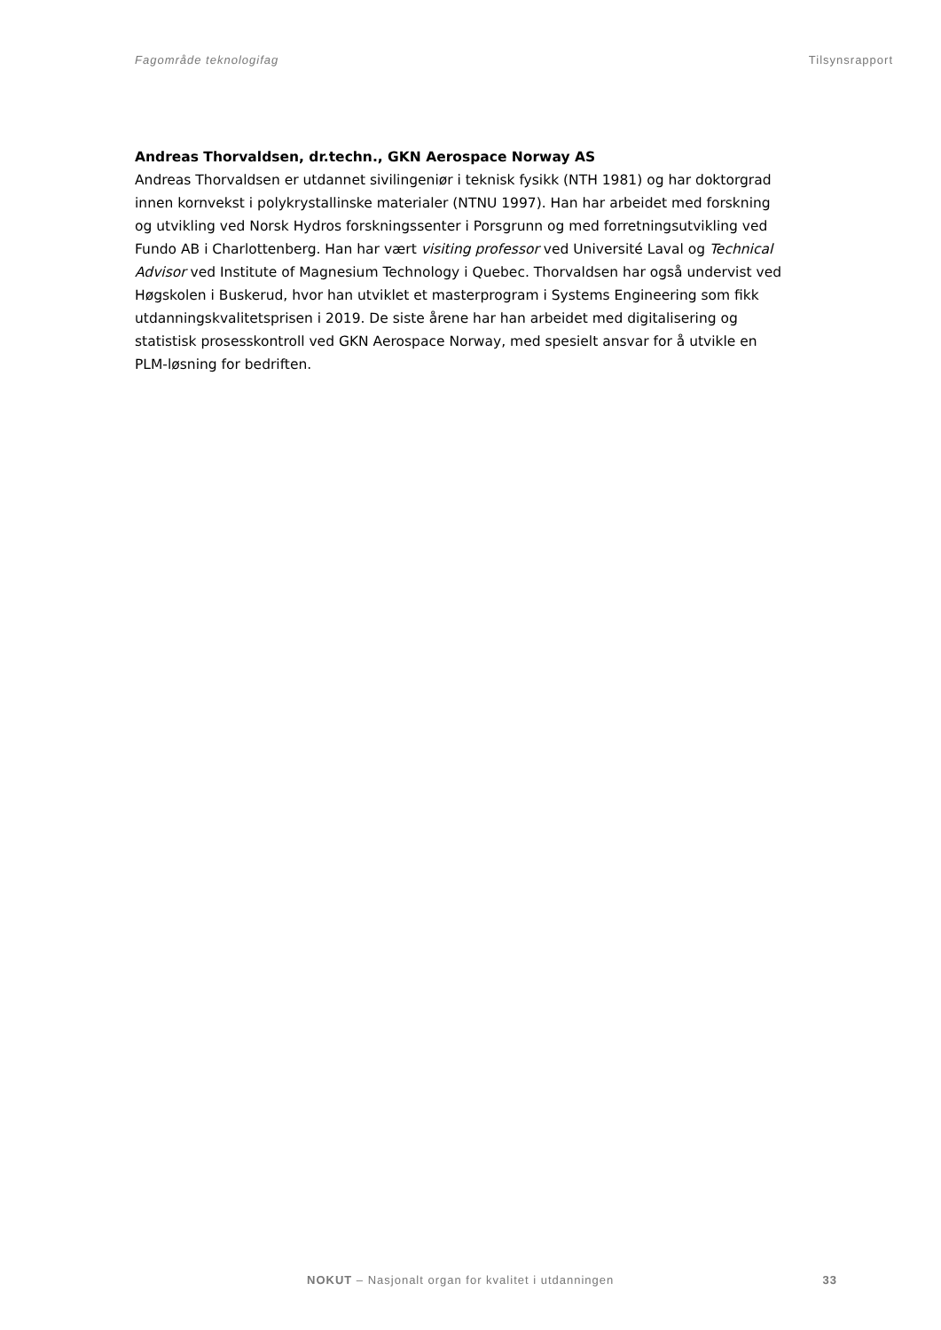Fagområde teknologifag Tilsynsrapport
Andreas Thorvaldsen, dr.techn., GKN Aerospace Norway AS
Andreas Thorvaldsen er utdannet sivilingeniør i teknisk fysikk (NTH 1981) og har doktorgrad innen kornvekst i polykrystallinske materialer (NTNU 1997). Han har arbeidet med forskning og utvikling ved Norsk Hydros forskningssenter i Porsgrunn og med forretningsutvikling ved Fundo AB i Charlottenberg. Han har vært visiting professor ved Université Laval og Technical Advisor ved Institute of Magnesium Technology i Quebec. Thorvaldsen har også undervist ved Høgskolen i Buskerud, hvor han utviklet et masterprogram i Systems Engineering som fikk utdanningskvalitetsprisen i 2019. De siste årene har han arbeidet med digitalisering og statistisk prosesskontroll ved GKN Aerospace Norway, med spesielt ansvar for å utvikle en PLM-løsning for bedriften.
NOKUT – Nasjonalt organ for kvalitet i utdanningen 33